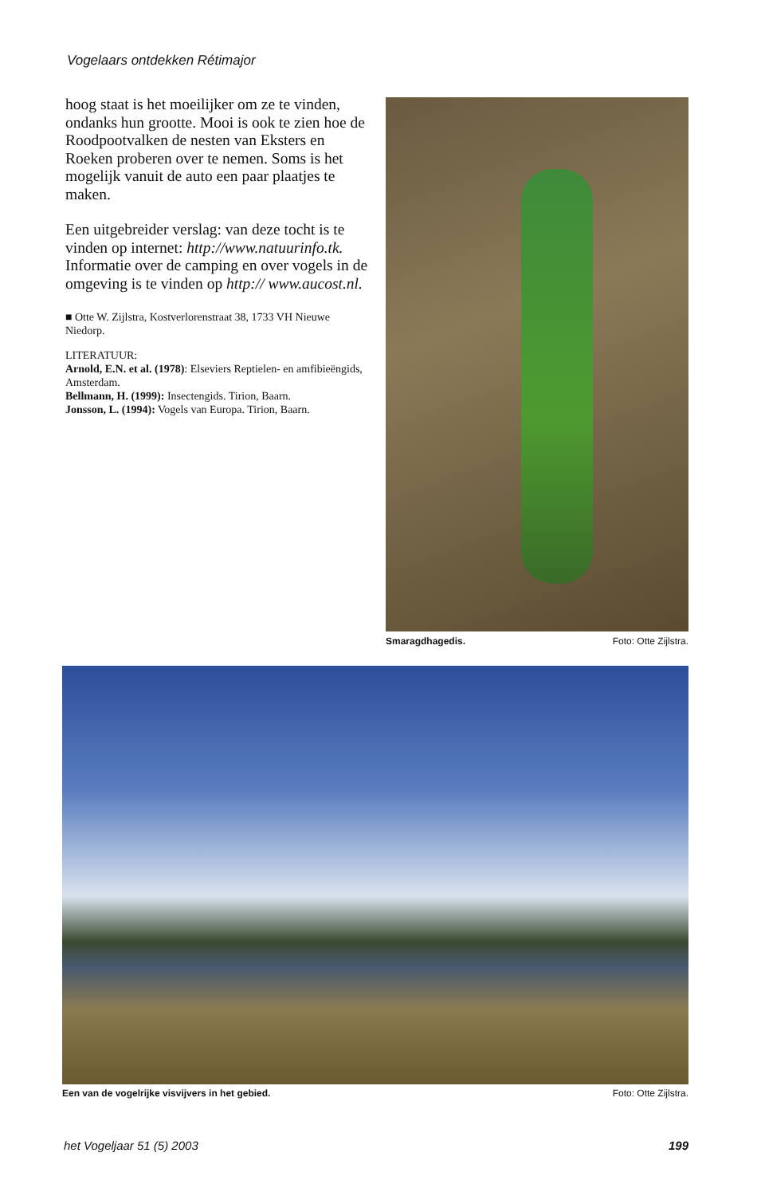Vogelaars ontdekken Rétimajor
hoog staat is het moeilijker om ze te vinden, ondanks hun grootte. Mooi is ook te zien hoe de Roodpootvalken de nesten van Eksters en Roeken proberen over te nemen. Soms is het mogelijk vanuit de auto een paar plaatjes te maken.
Een uitgebreider verslag: van deze tocht is te vinden op internet: http://www.natuurinfo.tk. Informatie over de camping en over vogels in de omgeving is te vinden op http:// www.aucost.nl.
■ Otte W. Zijlstra, Kostverlorenstraat 38, 1733 VH Nieuwe Niedorp.
LITERATUUR:
Arnold, E.N. et al. (1978): Elseviers Reptielen- en amfibieëngids, Amsterdam.
Bellmann, H. (1999): Insectengids. Tirion, Baarn.
Jonsson, L. (1994): Vogels van Europa. Tirion, Baarn.
Smaragdhagedis. Foto: Otte Zijlstra.
Een van de vogelrijke visvijvers in het gebied. Foto: Otte Zijlstra.
het Vogeljaar 51 (5) 2003 199